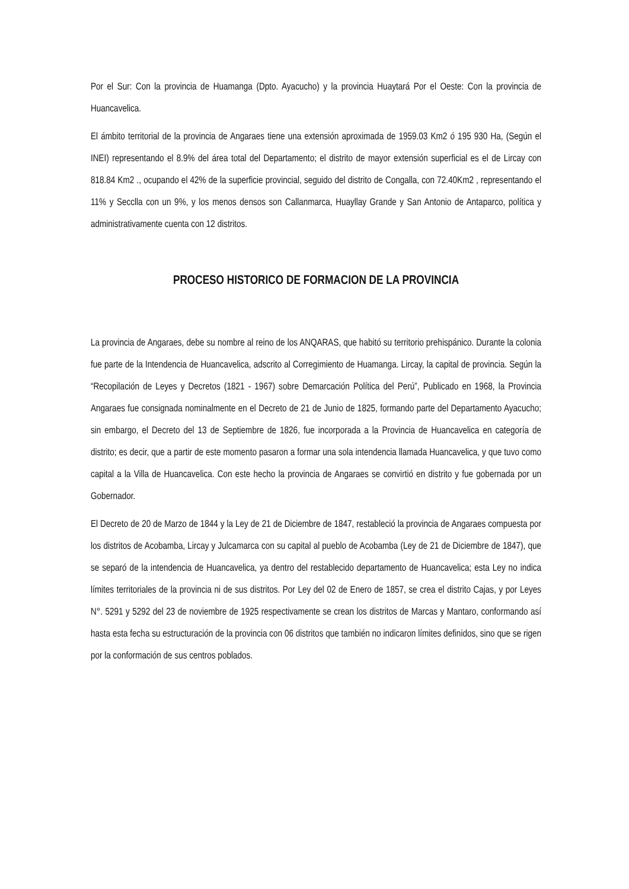Por el Sur: Con la provincia de Huamanga (Dpto. Ayacucho) y la provincia Huaytará Por el Oeste: Con la provincia de Huancavelica.
El ámbito territorial de la provincia de Angaraes tiene una extensión aproximada de 1959.03 Km2 ó 195 930 Ha, (Según el INEI) representando el 8.9% del área total del Departamento; el distrito de mayor extensión superficial es el de Lircay con 818.84 Km2 ., ocupando el 42% de la superficie provincial, seguido del distrito de Congalla, con 72.40Km2 , representando el 11% y Secclla con un 9%, y los menos densos son Callanmarca, Huayllay Grande y San Antonio de Antaparco, política y administrativamente cuenta con 12 distritos.
PROCESO HISTORICO DE FORMACION DE LA PROVINCIA
La provincia de Angaraes, debe su nombre al reino de los ANQARAS, que habitó su territorio prehispánico. Durante la colonia fue parte de la Intendencia de Huancavelica, adscrito al Corregimiento de Huamanga. Lircay, la capital de provincia. Según la “Recopilación de Leyes y Decretos (1821 - 1967) sobre Demarcación Política del Perú”, Publicado en 1968, la Provincia Angaraes fue consignada nominalmente en el Decreto de 21 de Junio de 1825, formando parte del Departamento Ayacucho; sin embargo, el Decreto del 13 de Septiembre de 1826, fue incorporada a la Provincia de Huancavelica en categoría de distrito; es decir, que a partir de este momento pasaron a formar una sola intendencia llamada Huancavelica, y que tuvo como capital a la Villa de Huancavelica. Con este hecho la provincia de Angaraes se convirtió en distrito y fue gobernada por un Gobernador.
El Decreto de 20 de Marzo de 1844 y la Ley de 21 de Diciembre de 1847, restableció la provincia de Angaraes compuesta por los distritos de Acobamba, Lircay y Julcamarca con su capital al pueblo de Acobamba (Ley de 21 de Diciembre de 1847), que se separó de la intendencia de Huancavelica, ya dentro del restablecido departamento de Huancavelica; esta Ley no indica límites territoriales de la provincia ni de sus distritos. Por Ley del 02 de Enero de 1857, se crea el distrito Cajas, y por Leyes N°. 5291 y 5292 del 23 de noviembre de 1925 respectivamente se crean los distritos de Marcas y Mantaro, conformando así hasta esta fecha su estructuración de la provincia con 06 distritos que también no indicaron límites definidos, sino que se rigen por la conformación de sus centros poblados.